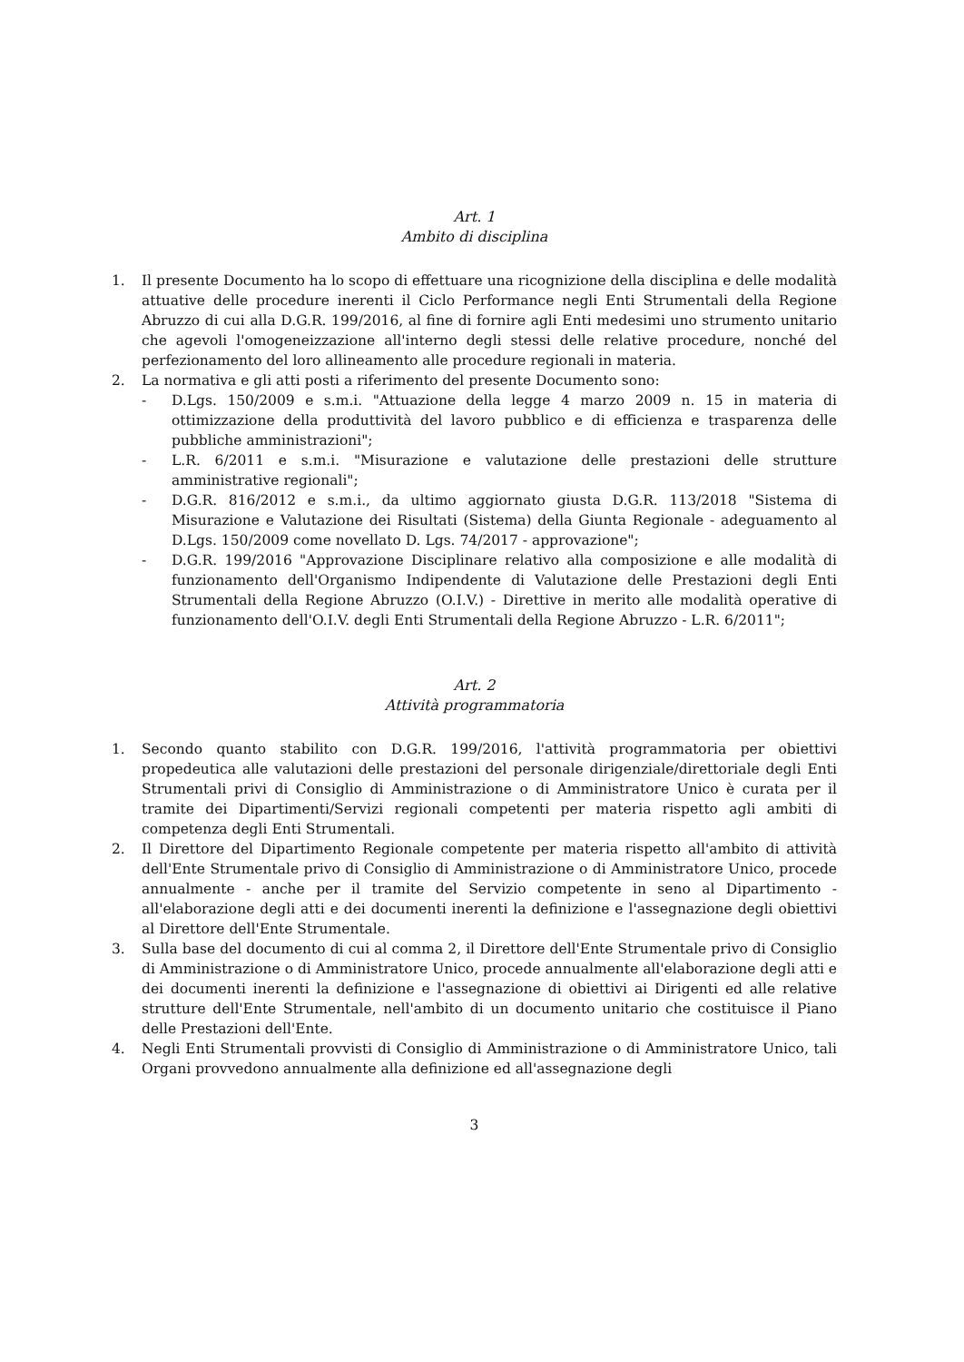Art. 1
Ambito di disciplina
1. Il presente Documento ha lo scopo di effettuare una ricognizione della disciplina e delle modalità attuative delle procedure inerenti il Ciclo Performance negli Enti Strumentali della Regione Abruzzo di cui alla D.G.R. 199/2016, al fine di fornire agli Enti medesimi uno strumento unitario che agevoli l'omogeneizzazione all'interno degli stessi delle relative procedure, nonché del perfezionamento del loro allineamento alle procedure regionali in materia.
2. La normativa e gli atti posti a riferimento del presente Documento sono:
- D.Lgs. 150/2009 e s.m.i. "Attuazione della legge 4 marzo 2009 n. 15 in materia di ottimizzazione della produttività del lavoro pubblico e di efficienza e trasparenza delle pubbliche amministrazioni";
- L.R. 6/2011 e s.m.i. "Misurazione e valutazione delle prestazioni delle strutture amministrative regionali";
- D.G.R. 816/2012 e s.m.i., da ultimo aggiornato giusta D.G.R. 113/2018 "Sistema di Misurazione e Valutazione dei Risultati (Sistema) della Giunta Regionale - adeguamento al D.Lgs. 150/2009 come novellato D. Lgs. 74/2017 - approvazione";
- D.G.R. 199/2016 "Approvazione Disciplinare relativo alla composizione e alle modalità di funzionamento dell'Organismo Indipendente di Valutazione delle Prestazioni degli Enti Strumentali della Regione Abruzzo (O.I.V.) - Direttive in merito alle modalità operative di funzionamento dell'O.I.V. degli Enti Strumentali della Regione Abruzzo - L.R. 6/2011";
Art. 2
Attività programmatoria
1. Secondo quanto stabilito con D.G.R. 199/2016, l'attività programmatoria per obiettivi propedeutica alle valutazioni delle prestazioni del personale dirigenziale/direttoriale degli Enti Strumentali privi di Consiglio di Amministrazione o di Amministratore Unico è curata per il tramite dei Dipartimenti/Servizi regionali competenti per materia rispetto agli ambiti di competenza degli Enti Strumentali.
2. Il Direttore del Dipartimento Regionale competente per materia rispetto all'ambito di attività dell'Ente Strumentale privo di Consiglio di Amministrazione o di Amministratore Unico, procede annualmente - anche per il tramite del Servizio competente in seno al Dipartimento - all'elaborazione degli atti e dei documenti inerenti la definizione e l'assegnazione degli obiettivi al Direttore dell'Ente Strumentale.
3. Sulla base del documento di cui al comma 2, il Direttore dell'Ente Strumentale privo di Consiglio di Amministrazione o di Amministratore Unico, procede annualmente all'elaborazione degli atti e dei documenti inerenti la definizione e l'assegnazione di obiettivi ai Dirigenti ed alle relative strutture dell'Ente Strumentale, nell'ambito di un documento unitario che costituisce il Piano delle Prestazioni dell'Ente.
4. Negli Enti Strumentali provvisti di Consiglio di Amministrazione o di Amministratore Unico, tali Organi provvedono annualmente alla definizione ed all'assegnazione degli
3